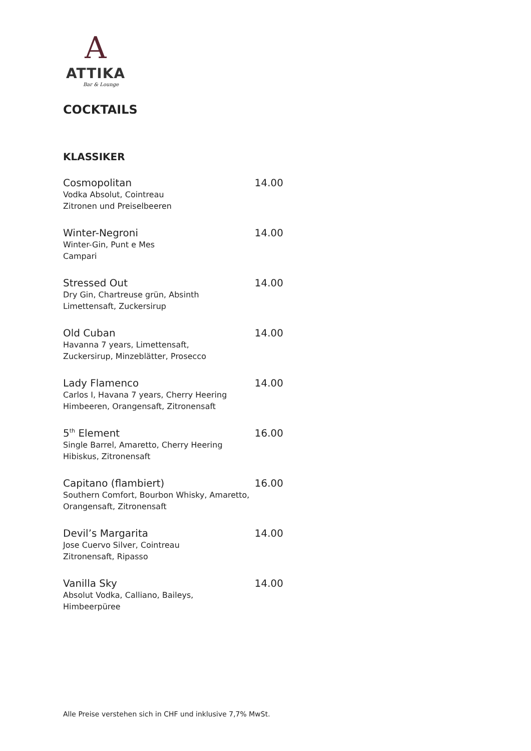A
ATTIKA
Bar & Lounge
COCKTAILS
KLASSIKER
Cosmopolitan 14.00
Vodka Absolut, Cointreau
Zitronen und Preiselbeeren
Winter-Negroni 14.00
Winter-Gin, Punt e Mes
Campari
Stressed Out 14.00
Dry Gin, Chartreuse grün, Absinth
Limettensaft, Zuckersirup
Old Cuban 14.00
Havanna 7 years, Limettensaft,
Zuckersirup, Minzeblätter, Prosecco
Lady Flamenco 14.00
Carlos I, Havana 7 years, Cherry Heering
Himbeeren, Orangensaft, Zitronensaft
5<sup>th</sup> Element 16.00
Single Barrel, Amaretto, Cherry Heering
Hibiskus, Zitronensaft
Capitano (flambiert) 16.00
Southern Comfort, Bourbon Whisky, Amaretto,
Orangensaft, Zitronensaft
Devil’s Margarita 14.00
Jose Cuervo Silver, Cointreau
Zitronensaft, Ripasso
Vanilla Sky 14.00
Absolut Vodka, Calliano, Baileys,
Himbeerpüree
Alle Preise verstehen sich in CHF und inklusive 7,7% MwSt.